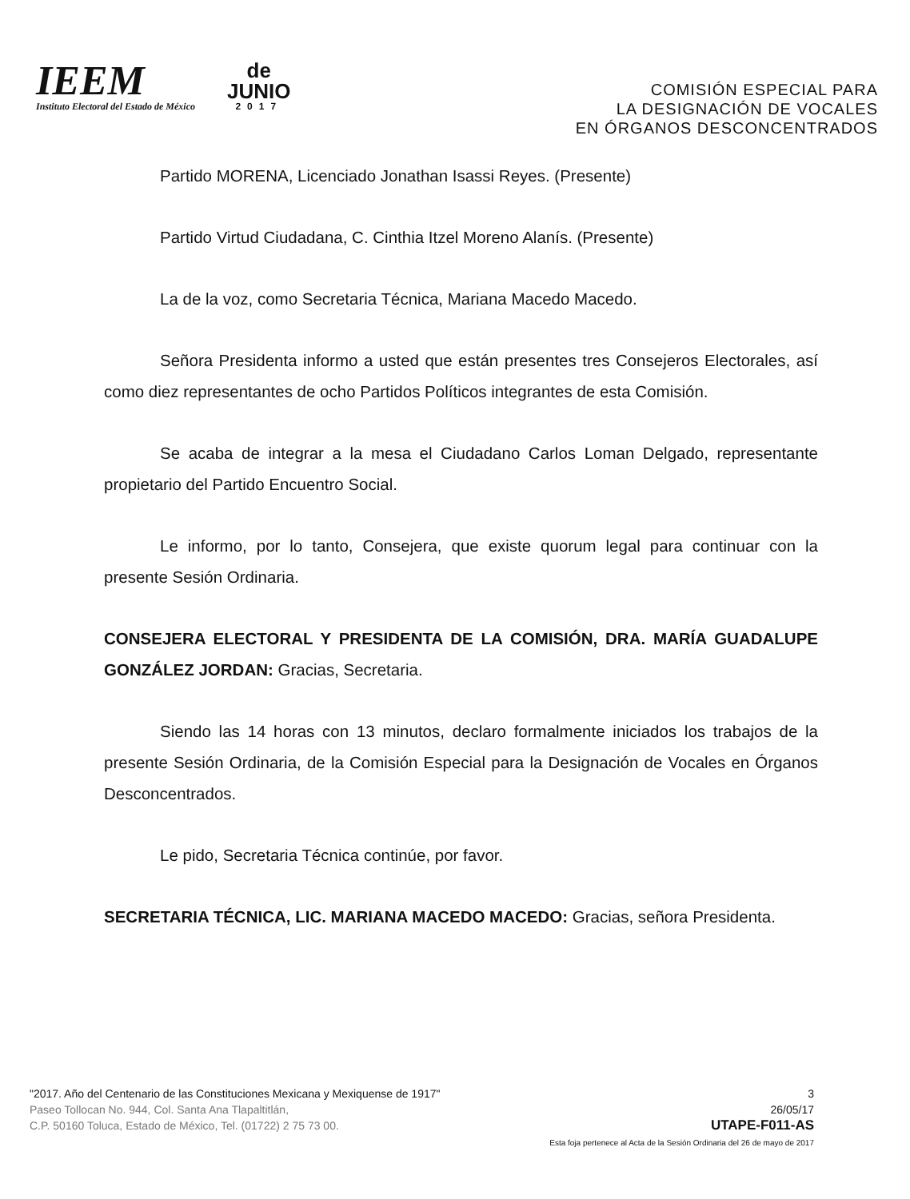IEEM
Instituto Electoral del Estado de México
de
JUNIO
2017
COMISIÓN ESPECIAL PARA
LA DESIGNACIÓN DE VOCALES
EN ÓRGANOS DESCONCENTRADOS
Partido MORENA, Licenciado Jonathan Isassi Reyes. (Presente)
Partido Virtud Ciudadana, C. Cinthia Itzel Moreno Alanís. (Presente)
La de la voz, como Secretaria Técnica, Mariana Macedo Macedo.
Señora Presidenta informo a usted que están presentes tres Consejeros Electorales, así como diez representantes de ocho Partidos Políticos integrantes de esta Comisión.
Se acaba de integrar a la mesa el Ciudadano Carlos Loman Delgado, representante propietario del Partido Encuentro Social.
Le informo, por lo tanto, Consejera, que existe quorum legal para continuar con la presente Sesión Ordinaria.
CONSEJERA ELECTORAL Y PRESIDENTA DE LA COMISIÓN, DRA. MARÍA GUADALUPE GONZÁLEZ JORDAN: Gracias, Secretaria.
Siendo las 14 horas con 13 minutos, declaro formalmente iniciados los trabajos de la presente Sesión Ordinaria, de la Comisión Especial para la Designación de Vocales en Órganos Desconcentrados.
Le pido, Secretaria Técnica continúe, por favor.
SECRETARIA TÉCNICA, LIC. MARIANA MACEDO MACEDO: Gracias, señora Presidenta.
"2017. Año del Centenario de las Constituciones Mexicana y Mexiquense de 1917"
Paseo Tollocan No. 944, Col. Santa Ana Tlapaltitlán,
C.P. 50160 Toluca, Estado de México, Tel. (01722) 2 75 73 00.
3
26/05/17
UTAPE-F011-AS
Esta foja pertenece al Acta de la Sesión Ordinaria del 26 de mayo de 2017